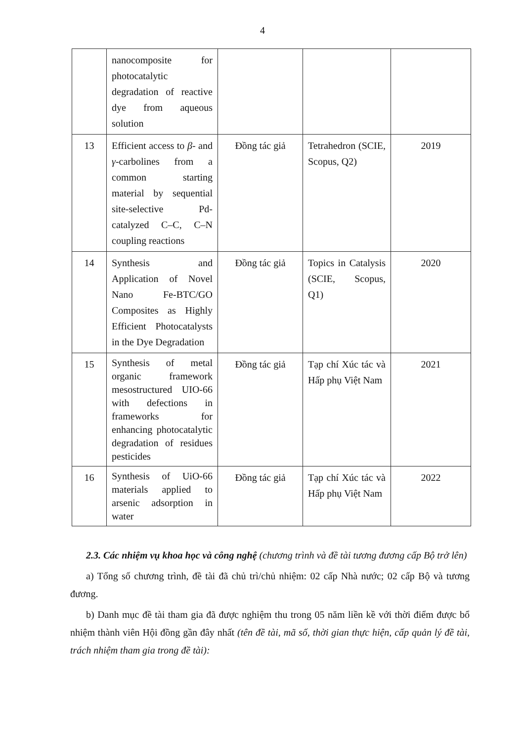4
| | nanocomposite for photocatalytic degradation of reactive dye from aqueous solution | | | |
| 13 | Efficient access to β - and γ -carbolines from a common starting material by sequential site-selective Pd-catalyzed C–C, C–N coupling reactions | Đồng tác giả | Tetrahedron (SCIE, Scopus, Q2) | 2019 |
| 14 | Synthesis and Application of Novel Nano Fe-BTC/GO Composites as Highly Efficient Photocatalysts in the Dye Degradation | Đồng tác giả | Topics in Catalysis (SCIE, Scopus, Q1) | 2020 |
| 15 | Synthesis of metal organic framework mesostructured UIO-66 with defections in frameworks for enhancing photocatalytic degradation of residues pesticides | Đồng tác giả | Tạp chí Xúc tác và Hấp phụ Việt Nam | 2021 |
| 16 | Synthesis of UiO-66 materials applied to arsenic adsorption in water | Đồng tác giả | Tạp chí Xúc tác và Hấp phụ Việt Nam | 2022 |
2.3. Các nhiệm vụ khoa học và công nghệ (chương trình và đề tài tương đương cấp Bộ trở lên)
a) Tổng số chương trình, đề tài đã chủ trì/chủ nhiệm: 02 cấp Nhà nước; 02 cấp Bộ và tương đương.
b) Danh mục đề tài tham gia đã được nghiệm thu trong 05 năm liền kề với thời điểm được bổ nhiệm thành viên Hội đồng gần đây nhất (tên đề tài, mã số, thời gian thực hiện, cấp quản lý đề tài, trách nhiệm tham gia trong đề tài):